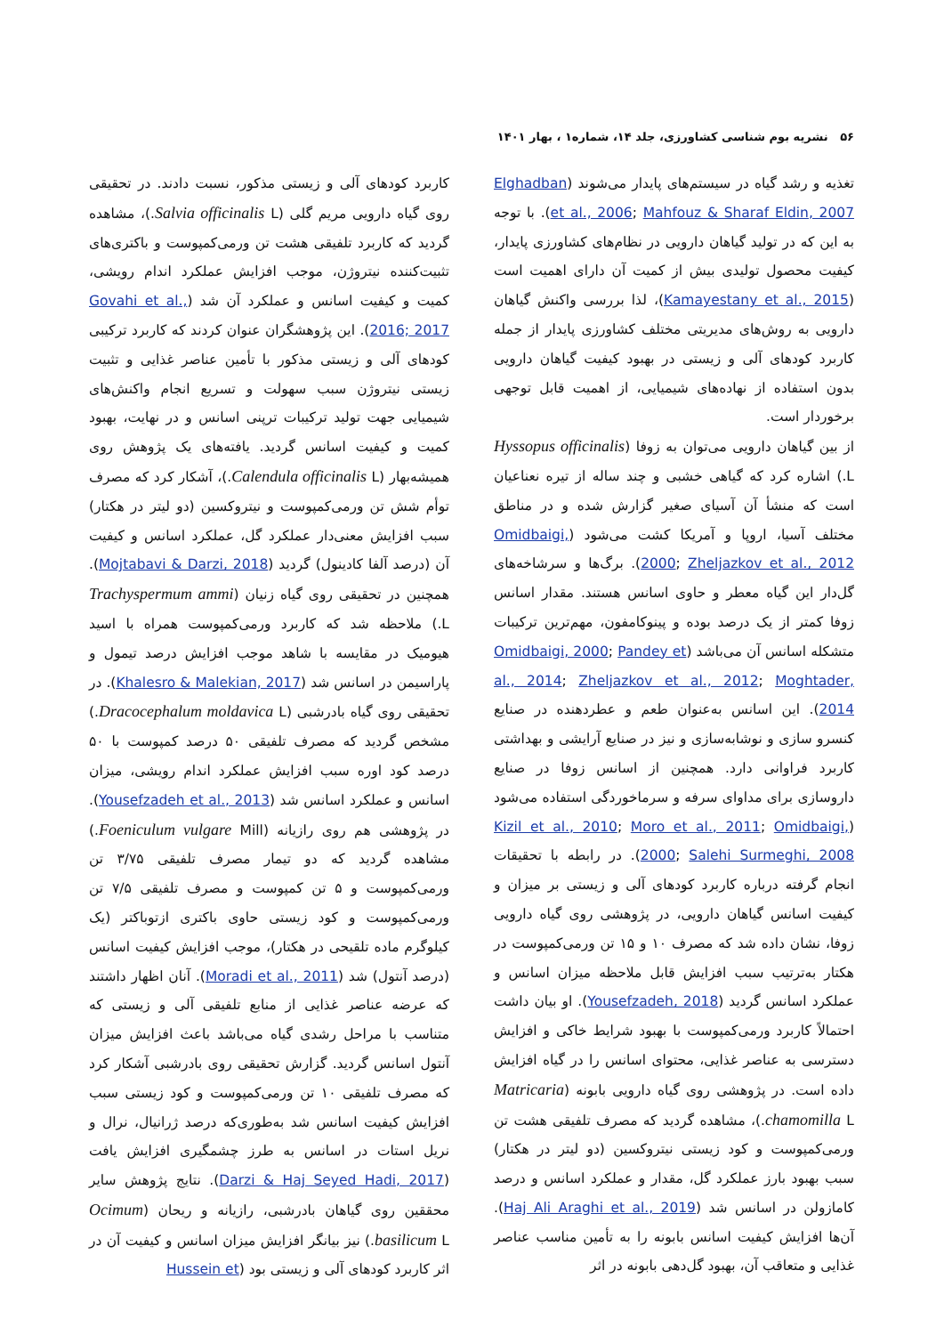۵۶ نشریه بوم شناسی کشاورزی، جلد ۱۴، شماره۱ ، بهار ۱۴۰۱
تغذیه و رشد گیاه در سیستم‌های پایدار می‌شوند (Elghadban et al., 2006; Mahfouz & Sharaf Eldin, 2007). با توجه به این که در تولید گیاهان دارویی در نظام‌های کشاورزی پایدار، کیفیت محصول تولیدی بیش از کمیت آن دارای اهمیت است (Kamayestany et al., 2015)، لذا بررسی واکنش گیاهان دارویی به روش‌های مدیریتی مختلف کشاورزی پایدار از جمله کاربرد کودهای آلی و زیستی در بهبود کیفیت گیاهان دارویی بدون استفاده از نهاده‌های شیمیایی، از اهمیت قابل توجهی برخوردار است.
از بین گیاهان دارویی می‌توان به زوفا (Hyssopus officinalis L.) اشاره کرد که گیاهی خشبی و چند ساله از تیره نعناعیان است که منشأ آن آسیای صغیر گزارش شده و در مناطق مختلف آسیا، اروپا و آمریکا کشت می‌شود (Omidbaigi, 2000; Zheljazkov et al., 2012). برگ‌ها و سرشاخه‌های گل‌دار این گیاه معطر و حاوی اسانس هستند. مقدار اسانس زوفا کمتر از یک درصد بوده و پینوکامفون، مهم‌ترین ترکیبات متشکله اسانس آن می‌باشد (Omidbaigi, 2000; Pandey et al., 2014; Zheljazkov et al., 2012; Moghtader, 2014). این اسانس به‌عنوان طعم و عطردهنده در صنایع کنسرو سازی و نوشابه‌سازی و نیز در صنایع آرایشی و بهداشتی کاربرد فراوانی دارد. همچنین از اسانس زوفا در صنایع داروسازی برای مداوای سرفه و سرماخوردگی استفاده می‌شود (Kizil et al., 2010; Moro et al., 2011; Omidbaigi, 2000; Salehi Surmeghi, 2008). در رابطه با تحقیقات انجام گرفته درباره کاربرد کودهای آلی و زیستی بر میزان و کیفیت اسانس گیاهان دارویی، در پژوهشی روی گیاه دارویی زوفا، نشان داده شد که مصرف ۱۰ و ۱۵ تن ورمی‌کمپوست در هکتار به‌ترتیب سبب افزایش قابل ملاحظه میزان اسانس و عملکرد اسانس گردید (Yousefzadeh, 2018). او بیان داشت احتمالاً کاربرد ورمی‌کمپوست با بهبود شرایط خاکی و افزایش دسترسی به عناصر غذایی، محتوای اسانس را در گیاه افزایش داده است. در پژوهشی روی گیاه دارویی بابونه (Matricaria chamomilla L.)، مشاهده گردید که مصرف تلفیقی هشت تن ورمی‌کمپوست و کود زیستی نیتروکسین (دو لیتر در هکتار) سبب بهبود بارز عملکرد گل، مقدار و عملکرد اسانس و درصد کامازولن در اسانس شد (Haj Ali Araghi et al., 2019). آن‌ها افزایش کیفیت اسانس بابونه را به تأمین مناسب عناصر غذایی و متعاقب آن، بهبود گل‌دهی بابونه در اثر
کاربرد کودهای آلی و زیستی مذکور، نسبت دادند. در تحقیقی روی گیاه دارویی مریم گلی (Salvia officinalis L.)، مشاهده گردید که کاربرد تلفیقی هشت تن ورمی‌کمپوست و باکتری‌های تثبیت‌کننده نیتروژن، موجب افزایش عملکرد اندام رویشی، کمیت و کیفیت اسانس و عملکرد آن شد (Govahi et al., 2016; 2017). این پژوهشگران عنوان کردند که کاربرد ترکیبی کودهای آلی و زیستی مذکور با تأمین عناصر غذایی و تثبیت زیستی نیتروژن سبب سهولت و تسریع انجام واکنش‌های شیمیایی جهت تولید ترکیبات ترپنی اسانس و در نهایت، بهبود کمیت و کیفیت اسانس گردید. یافته‌های یک پژوهش روی همیشه‌بهار (Calendula officinalis L.)، آشکار کرد که مصرف توأم شش تن ورمی‌کمپوست و نیتروکسین (دو لیتر در هکتار) سبب افزایش معنی‌دار عملکرد گل، عملکرد اسانس و کیفیت آن (درصد آلفا کادینول) گردید (Mojtabavi & Darzi, 2018). همچنین در تحقیقی روی گیاه زنیان (Trachyspermum ammi L.) ملاحظه شد که کاربرد ورمی‌کمپوست همراه با اسید هیومیک در مقایسه با شاهد موجب افزایش درصد تیمول و پاراسیمن در اسانس شد (Khalesro & Malekian, 2017). در تحقیقی روی گیاه بادرشبی (Dracocephalum moldavica L.) مشخص گردید که مصرف تلفیقی ۵۰ درصد کمپوست با ۵۰ درصد کود اوره سبب افزایش عملکرد اندام رویشی، میزان اسانس و عملکرد اسانس شد (Yousefzadeh et al., 2013). در پژوهشی هم روی رازیانه (Foeniculum vulgare Mill.) مشاهده گردید که دو تیمار مصرف تلفیقی ۳/۷۵ تن ورمی‌کمپوست و ۵ تن کمپوست و مصرف تلفیقی ۷/۵ تن ورمی‌کمپوست و کود زیستی حاوی باکتری ازتوباکتر (یک کیلوگرم ماده تلقیحی در هکتار)، موجب افزایش کیفیت اسانس (درصد آنتول) شد (Moradi et al., 2011). آنان اظهار داشتند که عرضه عناصر غذایی از منابع تلفیقی آلی و زیستی که متناسب با مراحل رشدی گیاه می‌باشد باعث افزایش میزان آنتول اسانس گردید. گزارش تحقیقی روی بادرشبی آشکار کرد که مصرف تلفیقی ۱۰ تن ورمی‌کمپوست و کود زیستی سبب افزایش کیفیت اسانس شد به‌طوری‌که درصد ژرانیال، نرال و نریل استات در اسانس به طرز چشمگیری افزایش یافت (Darzi & Haj Seyed Hadi, 2017). نتایج پژوهش سایر محققین روی گیاهان بادرشبی، رازیانه و ریحان (Ocimum basilicum L.) نیز بیانگر افزایش میزان اسانس و کیفیت آن در اثر کاربرد کودهای آلی و زیستی بود (Hussein et